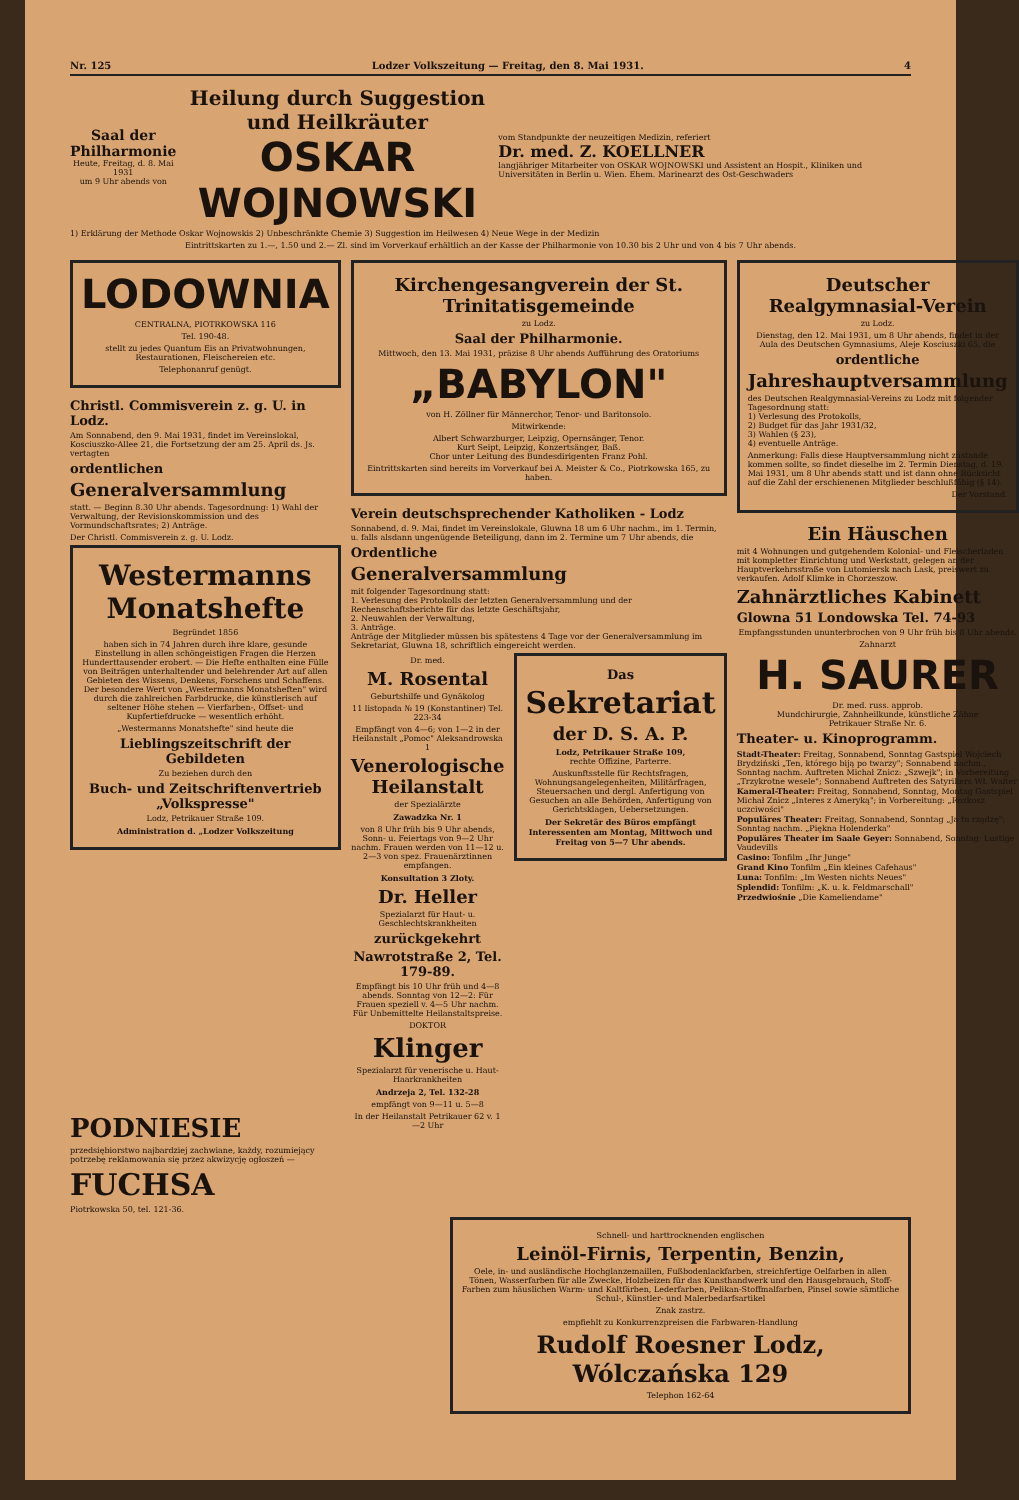Nr. 125 Lodzer Volkszeitung — Freitag, den 8. Mai 1931. 4
Saal der
Philharmonie
Heute, Freitag, d. 8. Mai 1931
um 9 Uhr abends von
Heilung durch Suggestion und Heilkräuter
OSKAR WOJNOWSKI
vom Standpunkte der neuzeitigen Medizin, referiert
Dr. med. Z. KOELLNER
langjähriger Mitarbeiter von OSKAR WOJNOWSKI und Assistent an Hospit., Kliniken und Universitäten in Berlin u. Wien. Ehem. Marinearzt des Ost-Geschwaders
1) Erklärung der Methode Oskar Wojnowskis 2) Unbeschränkte Chemie 3) Suggestion im Heilwesen 4) Neue Wege in der Medizin
Eintrittskarten zu 1.—, 1.50 und 2.— Zl. sind im Vorverkauf erhältlich an der Kasse der Philharmonie von 10.30 bis 2 Uhr und von 4 bis 7 Uhr abends.
LODOWNIA
CENTRALNA, PIOTRKOWSKA 116
Tel. 190-48.
stellt zu jedes Quantum Eis an Privatwohnungen, Restaurationen, Fleischereien etc.
Telephonanruf genügt.
Christl. Commisverein z. g. U. in Lodz.
Am Sonnabend, den 9. Mai 1931, findet im Vereinslokal, Kosciuszko-Allee 21, die Fortsetzung der am 25. April ds. Js. vertagten
ordentlichen
Generalversammlung
statt. — Beginn 8.30 Uhr abends. Tagesordnung: 1) Wahl der Verwaltung, der Revisionskommission und des Vormundschaftsrates; 2) Anträge.
Der Christl. Commisverein z. g. U. Lodz.
Westermanns Monatshefte
Begründet 1856
haben sich in 74 Jahren durch ihre klare, gesunde Einstellung in allen schöngeistigen Fragen die Herzen Hunderttausender erobert. — Die Hefte enthalten eine Fülle von Beiträgen unterhaltender und belehrender Art auf allen Gebieten des Wissens, Denkens, Forschens und Schaffens. Der besondere Wert von „Westermanns Monatsheften" wird durch die zahlreichen Farbdrucke, die künstlerisch auf seltener Höhe stehen — Vierfarben-, Offset- und Kupfertiefdrucke — wesentlich erhöht.
„Westermanns Monatshefte" sind heute die
Lieblingszeitschrift der Gebildeten
Zu beziehen durch den
Buch- und Zeitschriftenvertrieb „Volkspresse"
Lodz, Petrikauer Straße 109.
Administration d. „Lodzer Volkszeitung
PODNIESIE
przedsiębiorstwo najbardziej zachwiane, każdy, rozumiejący potrzebę reklamowania się przez akwizycję ogłoszeń —
FUCHSA
Piotrkowska 50, tel. 121-36.
Kirchengesangverein der St. Trinitatisgemeinde
zu Lodz.
Saal der Philharmonie.
Mittwoch, den 13. Mai 1931, präzise 8 Uhr abends Aufführung des Oratoriums
„BABYLON"
von H. Zöllner für Männerchor, Tenor- und Baritonsolo.
Mitwirkende:
Albert Schwarzburger, Leipzig, Opernsänger, Tenor.
Kurt Seipt, Leipzig, Konzertsänger, Baß.
Chor unter Leitung des Bundesdirigenten Franz Pohl.
Eintrittskarten sind bereits im Vorverkauf bei A. Meister & Co., Piotrkowska 165, zu haben.
Verein deutschsprechender Katholiken - Lodz
Sonnabend, d. 9. Mai, findet im Vereinslokale, Gluwna 18 um 6 Uhr nachm., im 1. Termin, u. falls alsdann ungenügende Beteiligung, dann im 2. Termine um 7 Uhr abends, die
Ordentliche
Generalversammlung
mit folgender Tagesordnung statt:
1. Verlesung des Protokolls der letzten Generalversammlung und der Rechenschaftsberichte für das letzte Geschäftsjahr,
2. Neuwahlen der Verwaltung,
3. Anträge.
Anträge der Mitglieder müssen bis spätestens 4 Tage vor der Generalversammlung im Sekretariat, Gluwna 18, schriftlich eingereicht werden.
Dr. med.
M. Rosental
Geburtshilfe und Gynäkolog
11 listopada № 19 (Konstantiner) Tel. 223-34
Empfängt von 4—6; von 1—2 in der Heilanstalt „Pomoc" Aleksandrowska 1
Venerologische Heilanstalt
der Spezialärzte
Zawadzka Nr. 1
von 8 Uhr früh bis 9 Uhr abends, Sonn- u. Feiertags von 9—2 Uhr nachm. Frauen werden von 11—12 u. 2—3 von spez. Frauenärztinnen empfangen.
Konsultation 3 Zloty.
Dr. Heller
Spezialarzt für Haut- u. Geschlechtskrankheiten
zurückgekehrt
Nawrotstraße 2, Tel. 179-89.
Empfängt bis 10 Uhr früh und 4—8 abends. Sonntag von 12—2: Für Frauen speziell v. 4—5 Uhr nachm. Für Unbemittelte Heilanstaltspreise.
DOKTOR
Klinger
Spezialarzt für venerische u. Haut- Haarkrankheiten
Andrzeja 2, Tel. 132-28
empfängt von 9—11 u. 5—8
In der Heilanstalt Petrikauer 62 v. 1—2 Uhr
Das
Sekretariat
der D. S. A. P.
Lodz, Petrikauer Straße 109,
rechte Offizine, Parterre.
Auskunftsstelle für Rechtsfragen, Wohnungsangelegenheiten, Militärfragen, Steuersachen und dergl. Anfertigung von Gesuchen an alle Behörden, Anfertigung von Gerichtsklagen, Uebersetzungen.
Der Sekretär des Büros empfängt Interessenten am Montag, Mittwoch und Freitag von 5—7 Uhr abends.
Deutscher Realgymnasial-Verein
zu Lodz.
Dienstag, den 12. Mai 1931, um 8 Uhr abends, findet in der Aula des Deutschen Gymnasiums, Aleje Kosciuszki 65, die
ordentliche
Jahreshauptversammlung
des Deutschen Realgymnasial-Vereins zu Lodz mit folgender Tagesordnung statt:
1) Verlesung des Protokolls,
2) Budget für das Jahr 1931/32,
3) Wahlen (§ 23),
4) eventuelle Anträge.
Anmerkung: Falls diese Hauptversammlung nicht zustande kommen sollte, so findet dieselbe im 2. Termin Dienstag, d. 19. Mai 1931, um 8 Uhr abends statt und ist dann ohne Rücksicht auf die Zahl der erschienenen Mitglieder beschlußfähig (§ 14).
Der Vorstand.
Ein Häuschen
mit 4 Wohnungen und gutgehendem Kolonial- und Fleischerladen mit kompletter Einrichtung und Werkstatt, gelegen an der Hauptverkehrsstraße von Lutomiersk nach Lask, preiswert zu verkaufen. Adolf Klimke in Chorzeszow.
Zahnärztliches Kabinett
Glowna 51 Londowska Tel. 74-93
Empfangsstunden ununterbrochen von 9 Uhr früh bis 8 Uhr abends.
Zahnarzt
H. SAURER
Dr. med. russ. approb.
Mundchirurgie, Zahnheilkunde, künstliche Zähne
Petrikauer Straße Nr. 6.
Theater- u. Kinoprogramm.
Stadt-Theater: Freitag, Sonnabend, Sonntag Gastspiel Wojciech Brydziński „Ten, którego biją po twarzy"; Sonnabend nachm., Sonntag nachm. Auftreten Michał Znicz: „Szwejk"; in Vorbereitung „Trzykrotne wesele"; Sonnabend Auftreten des Satyrikers Wł. Walter
Kameral-Theater: Freitag, Sonnabend, Sonntag, Montag Gastspiel Michał Znicz „Interes z Ameryką"; in Vorbereitung: „Rozkosz uczciwości"
Populäres Theater: Freitag, Sonnabend, Sonntag „Ja tu rządzę"; Sonntag nachm. „Piękna Holenderka"
Populäres Theater im Saale Geyer: Sonnabend, Sonntag: Lustige Vaudevills
Casino: Tonfilm „Ihr Junge"
Grand Kino Tonfilm „Ein kleines Cafehaus"
Luna: Tonfilm: „Im Westen nichts Neues"
Splendid: Tonfilm: „K. u. k. Feldmarschall"
Przedwiośnie „Die Kameliendame"
Schnell- und harttrocknenden englischen
Leinöl-Firnis, Terpentin, Benzin,
Oele, in- und ausländische Hochglanzemaillen, Fußbodenlackfarben, streichfertige Oelfarben in allen Tönen, Wasserfarben für alle Zwecke, Holzbeizen für das Kunsthandwerk und den Hausgebrauch, Stoff-Farben zum häuslichen Warm- und Kaltfärben, Lederfarben, Pelikan-Stoffmalfarben, Pinsel sowie sämtliche Schul-, Künstler- und Malerbedarfsartikel
Znak zastrz.
empfiehlt zu Konkurrenzpreisen die Farbwaren-Handlung
Rudolf Roesner Lodz, Wólczańska 129
Telephon 162-64